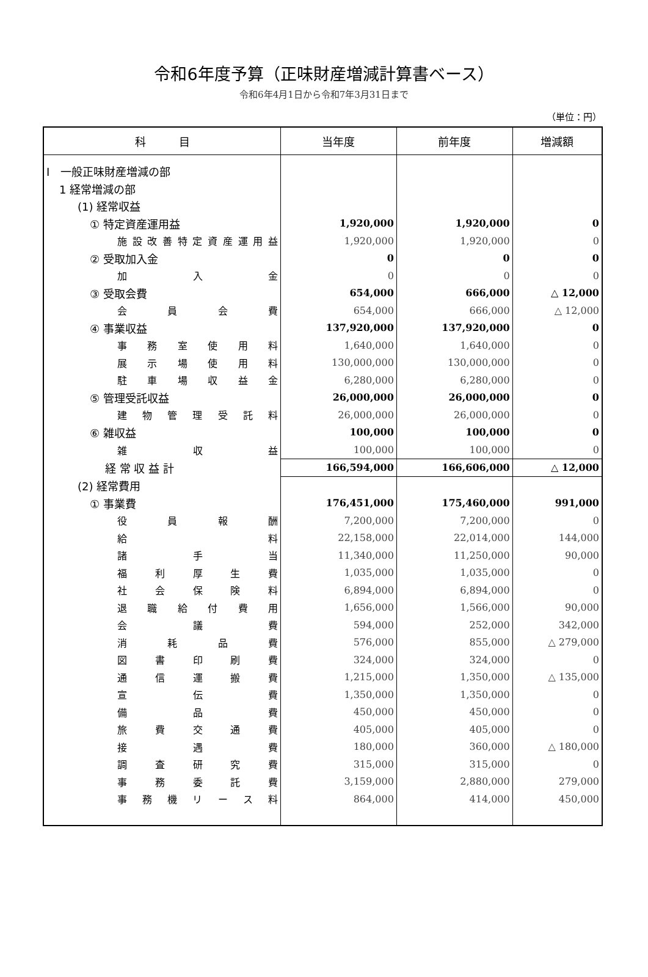令和6年度予算（正味財産増減計算書ベース）
令和6年4月1日から令和7年3月31日まで
（単位：円）
| 科 目 | 当年度 | 前年度 | 増減額 |
| --- | --- | --- | --- |
| Ⅰ 一般正味財産増減の部 | | | |
| 1 経常増減の部 | | | |
| (1) 経常収益 | | | |
| ① 特定資産運用益 | 1,920,000 | 1,920,000 | 0 |
| 施設改善特定資産運用益 | 1,920,000 | 1,920,000 | 0 |
| ② 受取加入金 | 0 | 0 | 0 |
| 加 入 金 | 0 | 0 | 0 |
| ③ 受取会費 | 654,000 | 666,000 | △ 12,000 |
| 会 員 会 費 | 654,000 | 666,000 | △ 12,000 |
| ④ 事業収益 | 137,920,000 | 137,920,000 | 0 |
| 事 務 室 使 用 料 | 1,640,000 | 1,640,000 | 0 |
| 展 示 場 使 用 料 | 130,000,000 | 130,000,000 | 0 |
| 駐 車 場 収 益 金 | 6,280,000 | 6,280,000 | 0 |
| ⑤ 管理受託収益 | 26,000,000 | 26,000,000 | 0 |
| 建 物 管 理 受 託 料 | 26,000,000 | 26,000,000 | 0 |
| ⑥ 雑収益 | 100,000 | 100,000 | 0 |
| 雑 収 益 | 100,000 | 100,000 | 0 |
| 経 常 収 益 計 | 166,594,000 | 166,606,000 | △ 12,000 |
| (2) 経常費用 | | | |
| ① 事業費 | 176,451,000 | 175,460,000 | 991,000 |
| 役 員 報 酬 | 7,200,000 | 7,200,000 | 0 |
| 給 料 | 22,158,000 | 22,014,000 | 144,000 |
| 諸 手 当 | 11,340,000 | 11,250,000 | 90,000 |
| 福 利 厚 生 費 | 1,035,000 | 1,035,000 | 0 |
| 社 会 保 険 料 | 6,894,000 | 6,894,000 | 0 |
| 退 職 給 付 費 用 | 1,656,000 | 1,566,000 | 90,000 |
| 会 議 費 | 594,000 | 252,000 | 342,000 |
| 消 耗 品 費 | 576,000 | 855,000 | △ 279,000 |
| 図 書 印 刷 費 | 324,000 | 324,000 | 0 |
| 通 信 運 搬 費 | 1,215,000 | 1,350,000 | △ 135,000 |
| 宣 伝 費 | 1,350,000 | 1,350,000 | 0 |
| 備 品 費 | 450,000 | 450,000 | 0 |
| 旅 費 交 通 費 | 405,000 | 405,000 | 0 |
| 接 遇 費 | 180,000 | 360,000 | △ 180,000 |
| 調 査 研 究 費 | 315,000 | 315,000 | 0 |
| 事 務 委 託 費 | 3,159,000 | 2,880,000 | 279,000 |
| 事 務 機 リ ー ス 料 | 864,000 | 414,000 | 450,000 |